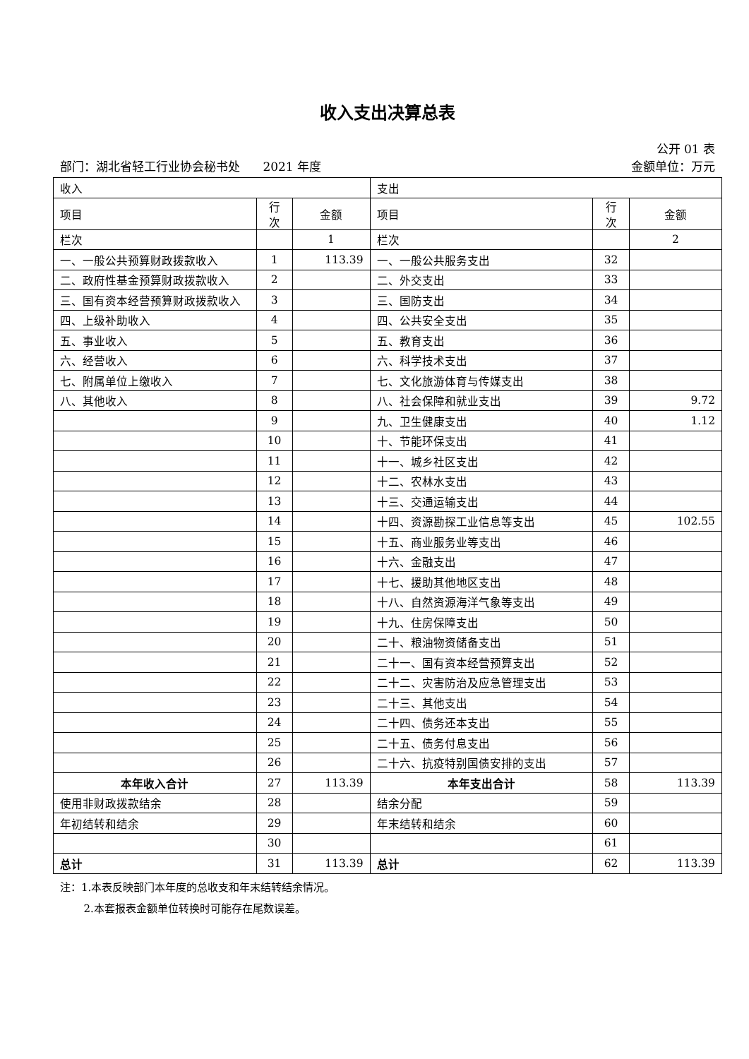收入支出决算总表
公开 01 表
部门：湖北省轻工行业协会秘书处 2021 年度 金额单位：万元
| 收入 | | | 支出 | | |
| 项目 | 行 次 | 金额 | 项目 | 行 次 | 金额 |
| 栏次 | | 1 | 栏次 | | 2 |
| 一、一般公共预算财政拨款收入 | 1 | 113.39 | 一、一般公共服务支出 | 32 | |
| 二、政府性基金预算财政拨款收入 | 2 | | 二、外交支出 | 33 | |
| 三、国有资本经营预算财政拨款收入 | 3 | | 三、国防支出 | 34 | |
| 四、上级补助收入 | 4 | | 四、公共安全支出 | 35 | |
| 五、事业收入 | 5 | | 五、教育支出 | 36 | |
| 六、经营收入 | 6 | | 六、科学技术支出 | 37 | |
| 七、附属单位上缴收入 | 7 | | 七、文化旅游体育与传媒支出 | 38 | |
| 八、其他收入 | 8 | | 八、社会保障和就业支出 | 39 | 9.72 |
| | 9 | | 九、卫生健康支出 | 40 | 1.12 |
| | 10 | | 十、节能环保支出 | 41 | |
| | 11 | | 十一、城乡社区支出 | 42 | |
| | 12 | | 十二、农林水支出 | 43 | |
| | 13 | | 十三、交通运输支出 | 44 | |
| | 14 | | 十四、资源勘探工业信息等支出 | 45 | 102.55 |
| | 15 | | 十五、商业服务业等支出 | 46 | |
| | 16 | | 十六、金融支出 | 47 | |
| | 17 | | 十七、援助其他地区支出 | 48 | |
| | 18 | | 十八、自然资源海洋气象等支出 | 49 | |
| | 19 | | 十九、住房保障支出 | 50 | |
| | 20 | | 二十、粮油物资储备支出 | 51 | |
| | 21 | | 二十一、国有资本经营预算支出 | 52 | |
| | 22 | | 二十二、灾害防治及应急管理支出 | 53 | |
| | 23 | | 二十三、其他支出 | 54 | |
| | 24 | | 二十四、债务还本支出 | 55 | |
| | 25 | | 二十五、债务付息支出 | 56 | |
| | 26 | | 二十六、抗疫特别国债安排的支出 | 57 | |
| 本年收入合计 | 27 | 113.39 | 本年支出合计 | 58 | 113.39 |
| 使用非财政拨款结余 | 28 | | 结余分配 | 59 | |
| 年初结转和结余 | 29 | | 年末结转和结余 | 60 | |
| | 30 | | | 61 | |
| 总计 | 31 | 113.39 | 总计 | 62 | 113.39 |
注：1.本表反映部门本年度的总收支和年末结转结余情况。
2.本套报表金额单位转换时可能存在尾数误差。